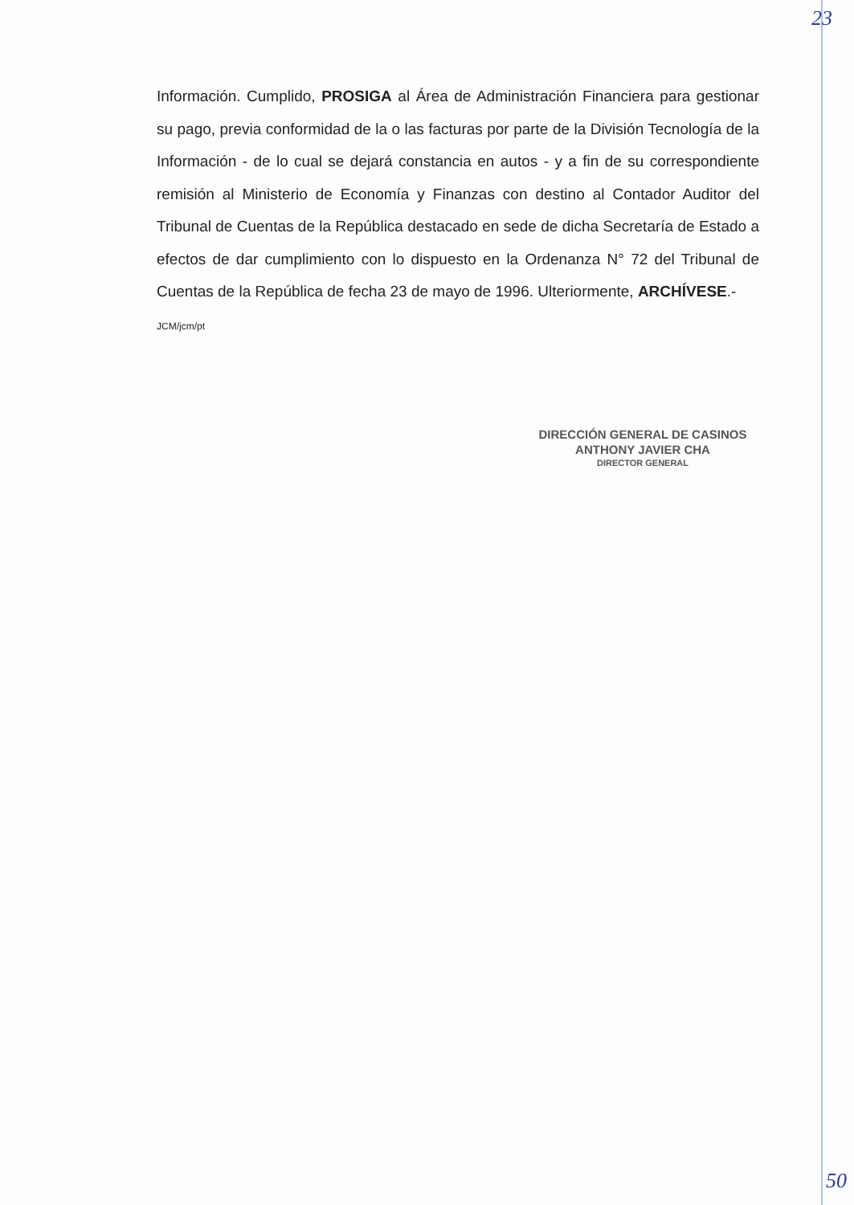23
Información. Cumplido, PROSIGA al Área de Administración Financiera para gestionar su pago, previa conformidad de la o las facturas por parte de la División Tecnología de la Información - de lo cual se dejará constancia en autos - y a fin de su correspondiente remisión al Ministerio de Economía y Finanzas con destino al Contador Auditor del Tribunal de Cuentas de la República destacado en sede de dicha Secretaría de Estado a efectos de dar cumplimiento con lo dispuesto en la Ordenanza N° 72 del Tribunal de Cuentas de la República de fecha 23 de mayo de 1996. Ulteriormente, ARCHÍVESE.-
JCM/jcm/pt
DIRECCIÓN GENERAL DE CASINOS
ANTHONY JAVIER CHA
DIRECTOR GENERAL
50